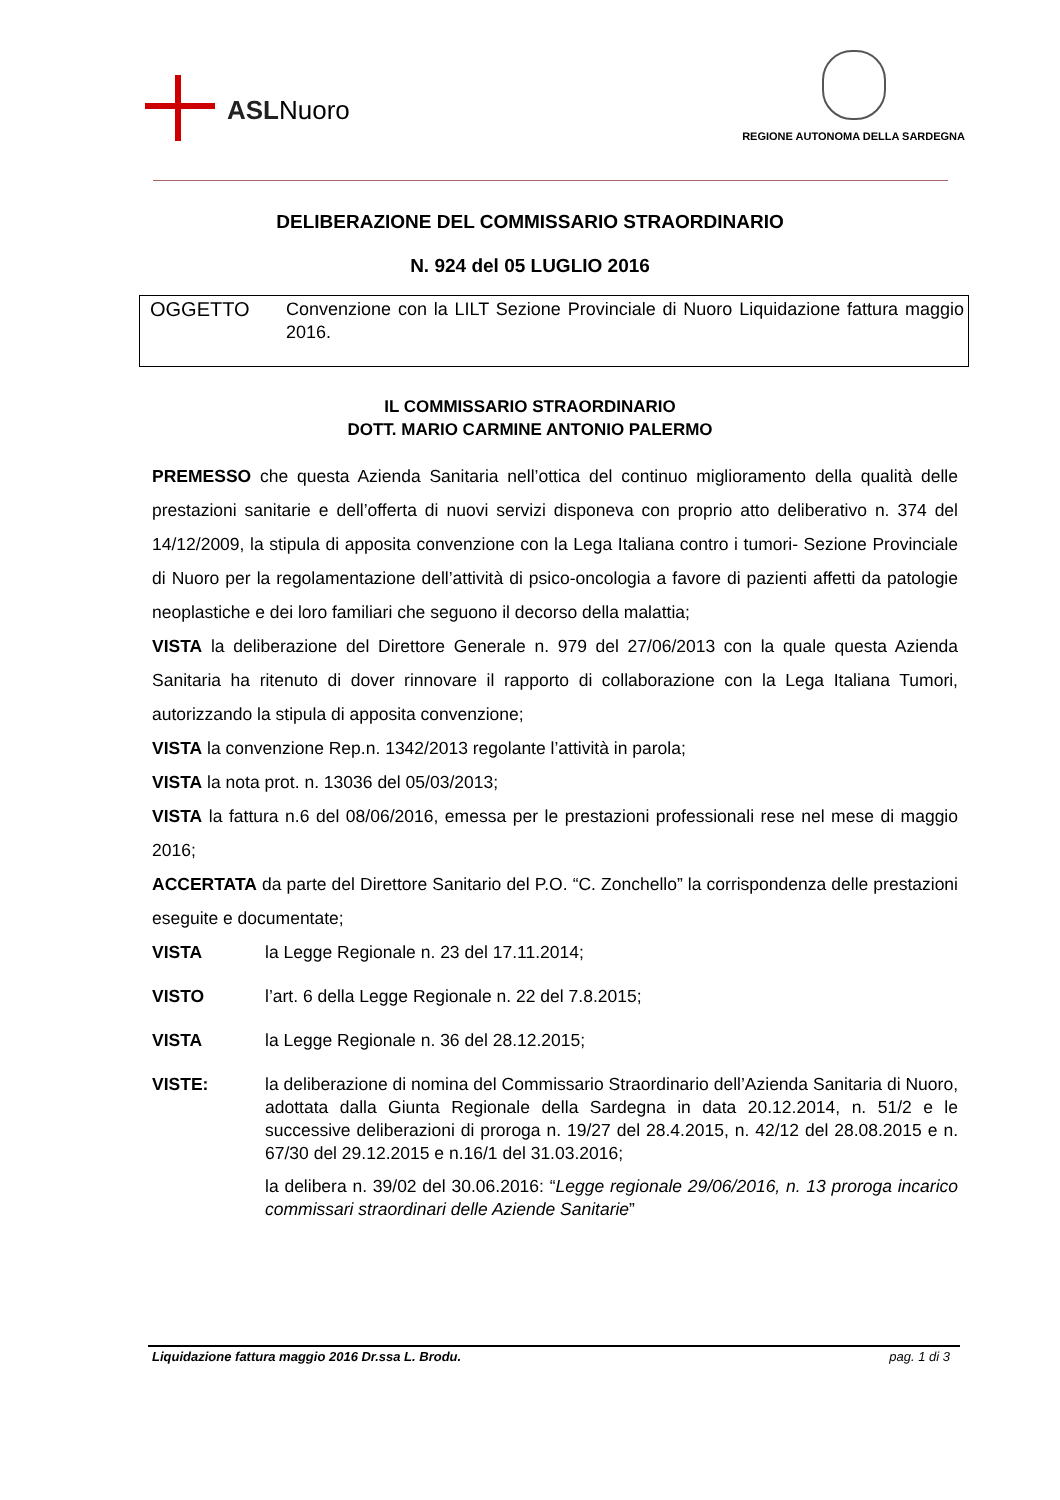ASLNuoro
REGIONE AUTONOMA DELLA SARDEGNA
DELIBERAZIONE DEL COMMISSARIO STRAORDINARIO
N. 924 del 05 LUGLIO 2016
OGGETTO
Convenzione con la LILT Sezione Provinciale di Nuoro Liquidazione fattura maggio 2016.
IL COMMISSARIO STRAORDINARIO
DOTT. MARIO CARMINE ANTONIO PALERMO
PREMESSO che questa Azienda Sanitaria nell’ottica del continuo miglioramento della qualità delle prestazioni sanitarie e dell’offerta di nuovi servizi disponeva con proprio atto deliberativo n. 374 del 14/12/2009, la stipula di apposita convenzione con la Lega Italiana contro i tumori- Sezione Provinciale di Nuoro per la regolamentazione dell’attività di psico-oncologia a favore di pazienti affetti da patologie neoplastiche e dei loro familiari che seguono il decorso della malattia;
VISTA la deliberazione del Direttore Generale n. 979 del 27/06/2013 con la quale questa Azienda Sanitaria ha ritenuto di dover rinnovare il rapporto di collaborazione con la Lega Italiana Tumori, autorizzando la stipula di apposita convenzione;
VISTA la convenzione Rep.n. 1342/2013 regolante l’attività in parola;
VISTA la nota prot. n. 13036 del 05/03/2013;
VISTA la fattura n.6 del 08/06/2016, emessa per le prestazioni professionali rese nel mese di maggio 2016;
ACCERTATA da parte del Direttore Sanitario del P.O. “C. Zonchello” la corrispondenza delle prestazioni eseguite e documentate;
VISTA
la Legge Regionale n. 23 del 17.11.2014;
VISTO
l’art. 6 della Legge Regionale n. 22 del 7.8.2015;
VISTA
la Legge Regionale n. 36 del 28.12.2015;
VISTE:
la deliberazione di nomina del Commissario Straordinario dell’Azienda Sanitaria di Nuoro, adottata dalla Giunta Regionale della Sardegna in data 20.12.2014, n. 51/2 e le successive deliberazioni di proroga n. 19/27 del 28.4.2015, n. 42/12 del 28.08.2015 e n. 67/30 del 29.12.2015 e n.16/1 del 31.03.2016;
la delibera n. 39/02 del 30.06.2016: “Legge regionale 29/06/2016, n. 13 proroga incarico commissari straordinari delle Aziende Sanitarie”
Liquidazione fattura maggio 2016 Dr.ssa L. Brodu. pag. 1 di 3